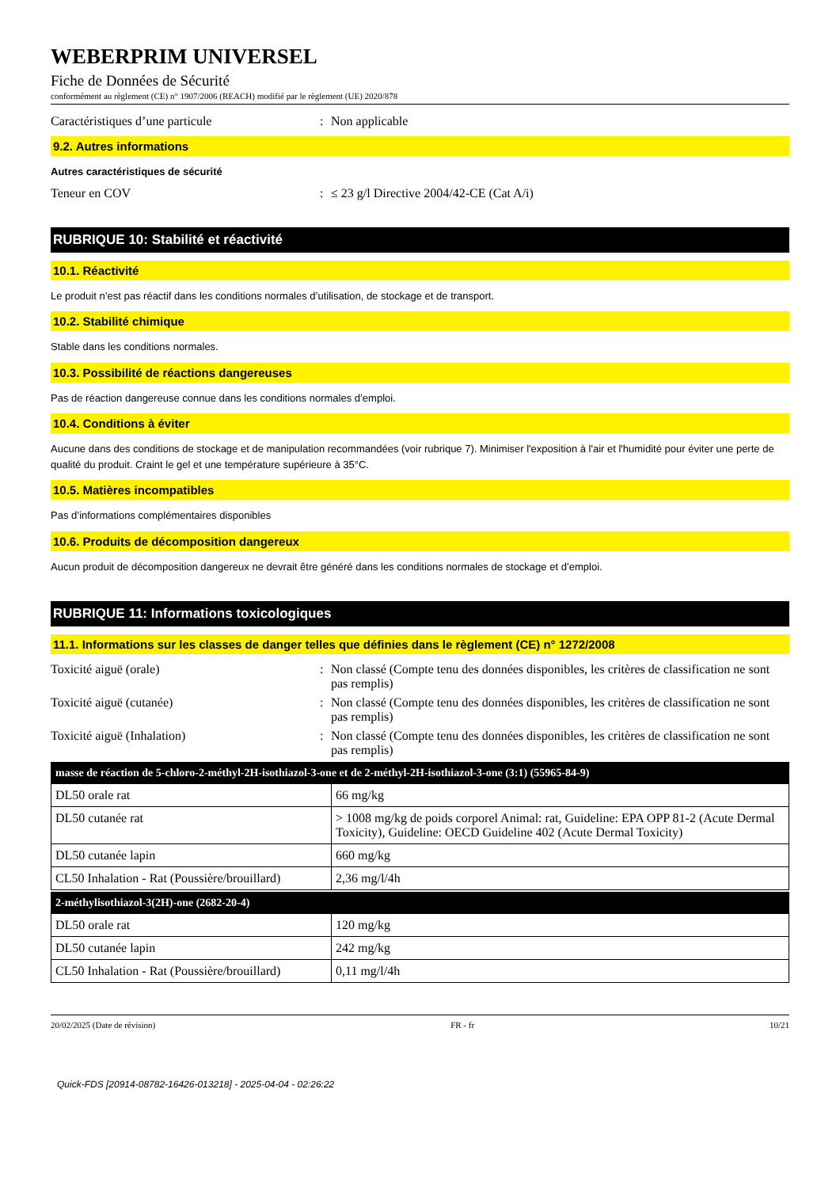WEBERPRIM UNIVERSEL
Fiche de Données de Sécurité
conformément au règlement (CE) n° 1907/2006 (REACH) modifié par le règlement (UE) 2020/878
Caractéristiques d’une particule : Non applicable
9.2. Autres informations
Autres caractéristiques de sécurité
Teneur en COV : ≤ 23 g/l Directive 2004/42-CE (Cat A/i)
RUBRIQUE 10: Stabilité et réactivité
10.1. Réactivité
Le produit n’est pas réactif dans les conditions normales d’utilisation, de stockage et de transport.
10.2. Stabilité chimique
Stable dans les conditions normales.
10.3. Possibilité de réactions dangereuses
Pas de réaction dangereuse connue dans les conditions normales d’emploi.
10.4. Conditions à éviter
Aucune dans des conditions de stockage et de manipulation recommandées (voir rubrique 7). Minimiser l'exposition à l'air et l'humidité pour éviter une perte de qualité du produit. Craint le gel et une température supérieure à 35°C.
10.5. Matières incompatibles
Pas d’informations complémentaires disponibles
10.6. Produits de décomposition dangereux
Aucun produit de décomposition dangereux ne devrait être généré dans les conditions normales de stockage et d’emploi.
RUBRIQUE 11: Informations toxicologiques
11.1. Informations sur les classes de danger telles que définies dans le règlement (CE) n° 1272/2008
Toxicité aiguë (orale) : Non classé (Compte tenu des données disponibles, les critères de classification ne sont pas remplis)
Toxicité aiguë (cutanée) : Non classé (Compte tenu des données disponibles, les critères de classification ne sont pas remplis)
Toxicité aiguë (Inhalation) : Non classé (Compte tenu des données disponibles, les critères de classification ne sont pas remplis)
| masse de réaction de 5-chloro-2-méthyl-2H-isothiazol-3-one et de 2-méthyl-2H-isothiazol-3-one (3:1) (55965-84-9) | |
| --- | --- |
| DL50 orale rat | 66 mg/kg |
| DL50 cutanée rat | > 1008 mg/kg de poids corporel Animal: rat, Guideline: EPA OPP 81-2 (Acute Dermal Toxicity), Guideline: OECD Guideline 402 (Acute Dermal Toxicity) |
| DL50 cutanée lapin | 660 mg/kg |
| CL50 Inhalation - Rat (Poussière/brouillard) | 2,36 mg/l/4h |
| 2-méthylisothiazol-3(2H)-one (2682-20-4) | |
| --- | --- |
| DL50 orale rat | 120 mg/kg |
| DL50 cutanée lapin | 242 mg/kg |
| CL50 Inhalation - Rat (Poussière/brouillard) | 0,11 mg/l/4h |
20/02/2025 (Date de révision) FR - fr 10/21
Quick-FDS [20914-08782-16426-013218] - 2025-04-04 - 02:26:22